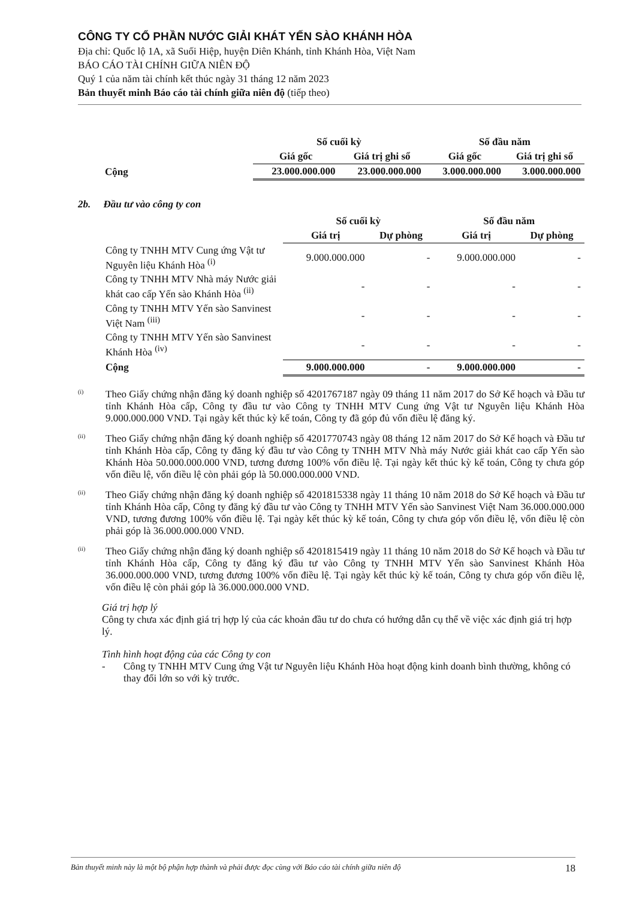CÔNG TY CỔ PHẦN NƯỚC GIẢI KHÁT YẾN SÀO KHÁNH HÒA
Địa chỉ: Quốc lộ 1A, xã Suối Hiệp, huyện Diên Khánh, tỉnh Khánh Hòa, Việt Nam
BÁO CÁO TÀI CHÍNH GIỮA NIÊN ĐỘ
Quý 1 của năm tài chính kết thúc ngày 31 tháng 12 năm 2023
Bản thuyết minh Báo cáo tài chính giữa niên độ (tiếp theo)
| | Số cuối kỳ | | Số đầu năm | |
| --- | --- | --- | --- | --- |
| | Giá gốc | Giá trị ghi sổ | Giá gốc | Giá trị ghi sổ |
| Cộng | 23.000.000.000 | 23.000.000.000 | 3.000.000.000 | 3.000.000.000 |
2b. Đầu tư vào công ty con
| | Số cuối kỳ | | Số đầu năm | |
| --- | --- | --- | --- | --- |
| | Giá trị | Dự phòng | Giá trị | Dự phòng |
| Công ty TNHH MTV Cung ứng Vật tư Nguyên liệu Khánh Hòa <sup>(i)</sup> | 9.000.000.000 | - | 9.000.000.000 | - |
| Công ty TNHH MTV Nhà máy Nước giải khát cao cấp Yến sào Khánh Hòa <sup>(ii)</sup> | - | - | - | - |
| Công ty TNHH MTV Yến sào Sanvinest Việt Nam <sup>(iii)</sup> | - | - | - | - |
| Công ty TNHH MTV Yến sào Sanvinest Khánh Hòa <sup>(iv)</sup> | - | - | - | - |
| Cộng | 9.000.000.000 | - | 9.000.000.000 | - |
<sup>(i)</sup>
Theo Giấy chứng nhận đăng ký doanh nghiệp số 4201767187 ngày 09 tháng 11 năm 2017 do Sở Kế hoạch và Đầu tư tỉnh Khánh Hòa cấp, Công ty đầu tư vào Công ty TNHH MTV Cung ứng Vật tư Nguyên liệu Khánh Hòa 9.000.000.000 VND. Tại ngày kết thúc kỳ kế toán, Công ty đã góp đủ vốn điều lệ đăng ký.
<sup>(ii)</sup>
Theo Giấy chứng nhận đăng ký doanh nghiệp số 4201770743 ngày 08 tháng 12 năm 2017 do Sở Kế hoạch và Đầu tư tỉnh Khánh Hòa cấp, Công ty đăng ký đầu tư vào Công ty TNHH MTV Nhà máy Nước giải khát cao cấp Yến sào Khánh Hòa 50.000.000.000 VND, tương đương 100% vốn điều lệ. Tại ngày kết thúc kỳ kế toán, Công ty chưa góp vốn điều lệ, vốn điều lệ còn phải góp là 50.000.000.000 VND.
<sup>(ii)</sup>
Theo Giấy chứng nhận đăng ký doanh nghiệp số 4201815338 ngày 11 tháng 10 năm 2018 do Sở Kế hoạch và Đầu tư tỉnh Khánh Hòa cấp, Công ty đăng ký đầu tư vào Công ty TNHH MTV Yến sào Sanvinest Việt Nam 36.000.000.000 VND, tương đương 100% vốn điều lệ. Tại ngày kết thúc kỳ kế toán, Công ty chưa góp vốn điều lệ, vốn điều lệ còn phải góp là 36.000.000.000 VND.
<sup>(ii)</sup>
Theo Giấy chứng nhận đăng ký doanh nghiệp số 4201815419 ngày 11 tháng 10 năm 2018 do Sở Kế hoạch và Đầu tư tỉnh Khánh Hòa cấp, Công ty đăng ký đầu tư vào Công ty TNHH MTV Yến sào Sanvinest Khánh Hòa 36.000.000.000 VND, tương đương 100% vốn điều lệ. Tại ngày kết thúc kỳ kế toán, Công ty chưa góp vốn điều lệ, vốn điều lệ còn phải góp là 36.000.000.000 VND.
Giá trị hợp lý
Công ty chưa xác định giá trị hợp lý của các khoản đầu tư do chưa có hướng dẫn cụ thể về việc xác định giá trị hợp lý.
Tình hình hoạt động của các Công ty con
- Công ty TNHH MTV Cung ứng Vật tư Nguyên liệu Khánh Hòa hoạt động kinh doanh bình thường, không có thay đổi lớn so với kỳ trước.
Bản thuyết minh này là một bộ phận hợp thành và phải được đọc cùng với Báo cáo tài chính giữa niên độ 18